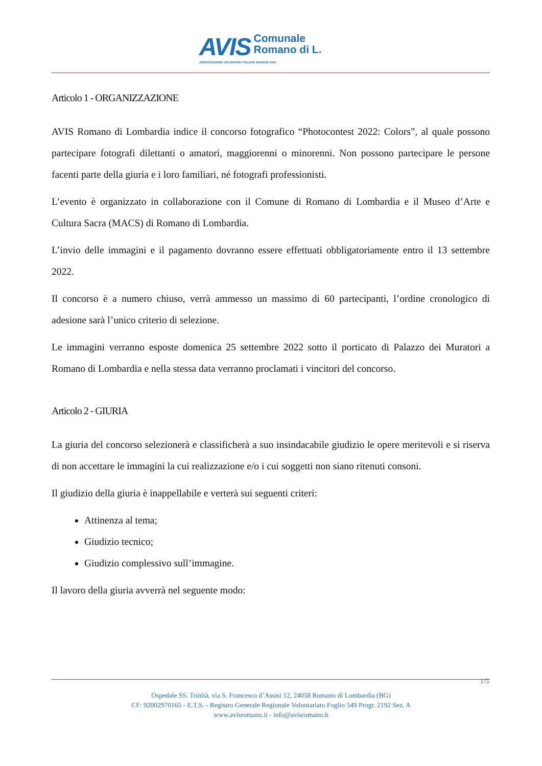AVIS Comunale
Romano di L.
ASSOCIAZIONE VOLONTARI ITALIANI SANGUE ODV
Articolo 1 - ORGANIZZAZIONE
AVIS Romano di Lombardia indice il concorso fotografico “Photocontest 2022: Colors”, al quale possono partecipare fotografi dilettanti o amatori, maggiorenni o minorenni. Non possono partecipare le persone facenti parte della giuria e i loro familiari, né fotografi professionisti.
L’evento è organizzato in collaborazione con il Comune di Romano di Lombardia e il Museo d’Arte e Cultura Sacra (MACS) di Romano di Lombardia.
L’invio delle immagini e il pagamento dovranno essere effettuati obbligatoriamente entro il 13 settembre 2022.
Il concorso è a numero chiuso, verrà ammesso un massimo di 60 partecipanti, l’ordine cronologico di adesione sarà l’unico criterio di selezione.
Le immagini verranno esposte domenica 25 settembre 2022 sotto il porticato di Palazzo dei Muratori a Romano di Lombardia e nella stessa data verranno proclamati i vincitori del concorso.
Articolo 2 - GIURIA
La giuria del concorso selezionerà e classificherà a suo insindacabile giudizio le opere meritevoli e si riserva di non accettare le immagini la cui realizzazione e/o i cui soggetti non siano ritenuti consoni.
Il giudizio della giuria è inappellabile e verterà sui seguenti criteri:
Attinenza al tema;
Giudizio tecnico;
Giudizio complessivo sull’immagine.
Il lavoro della giuria avverrà nel seguente modo:
1/5
Ospedale SS. Trinità, via S. Francesco d’Assisi 12, 24058 Romano di Lombardia (BG)
CF: 92002970165 - E.T.S. - Registro Generale Regionale Volontariato Foglio 549 Progr. 2192 Sez. A
www.avisromano.it - info@avisromano.it